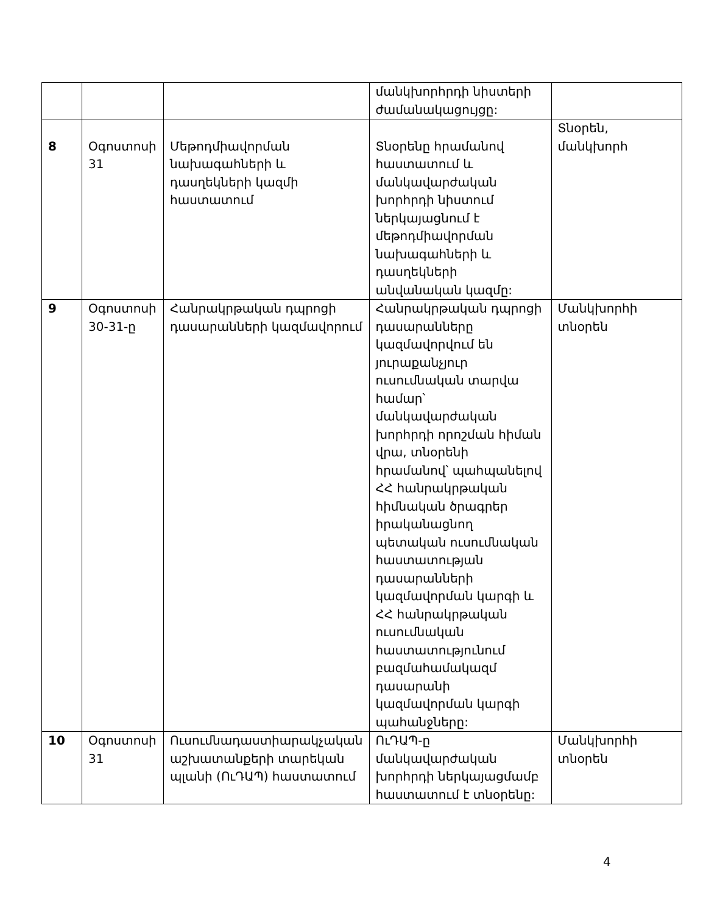| | | | մանկխորհրդի նիստերի ժամանակացույցը: | |
| 8 | Օգոստոսի 31 | Մեթոդմիավորման նախագահների և դասղեկների կազմի հաստատում | Տնօրենը հրամանով հաստատում և մանկավարժական խորհրդի նիստում ներկայացնում է մեթոդմիավորման նախագահների և դասղեկների անվանական կազմը: | Տնօրեն, մանկխորհ |
| 9 | Օգոստոսի 30-31-ը | Հանրակրթական դպրոցի դասարանների կազմավորում | Հանրակրթական դպրոցի դասարանները կազմավորվում են յուրաքանչյուր ուսումնական տարվա համար՝ մանկավարժական խորհրդի որոշման հիման վրա, տնօրենի հրամանով՝ պահպանելով ՀՀ հանրակրթական հիմնական ծրագրեր իրականացնող պետական ուսումնական հաստատության դասարանների կազմավորման կարգի և ՀՀ հանրակրթական ուսումնական հաստատությունում բազմահամակազմ դասարանի կազմավորման կարգի պահանջները: | Մանկխորհի տնօրեն |
| 10 | Օգոստոսի 31 | Ուսումնադաստիարակչական աշխատանքերի տարեկան պլանի (ՈւԴԱՊ) հաստատում | ՈւԴԱՊ-ը մանկավարժական խորհրդի ներկայացմամբ հաստատում է տնօրենը: | Մանկխորհի տնօրեն |
4